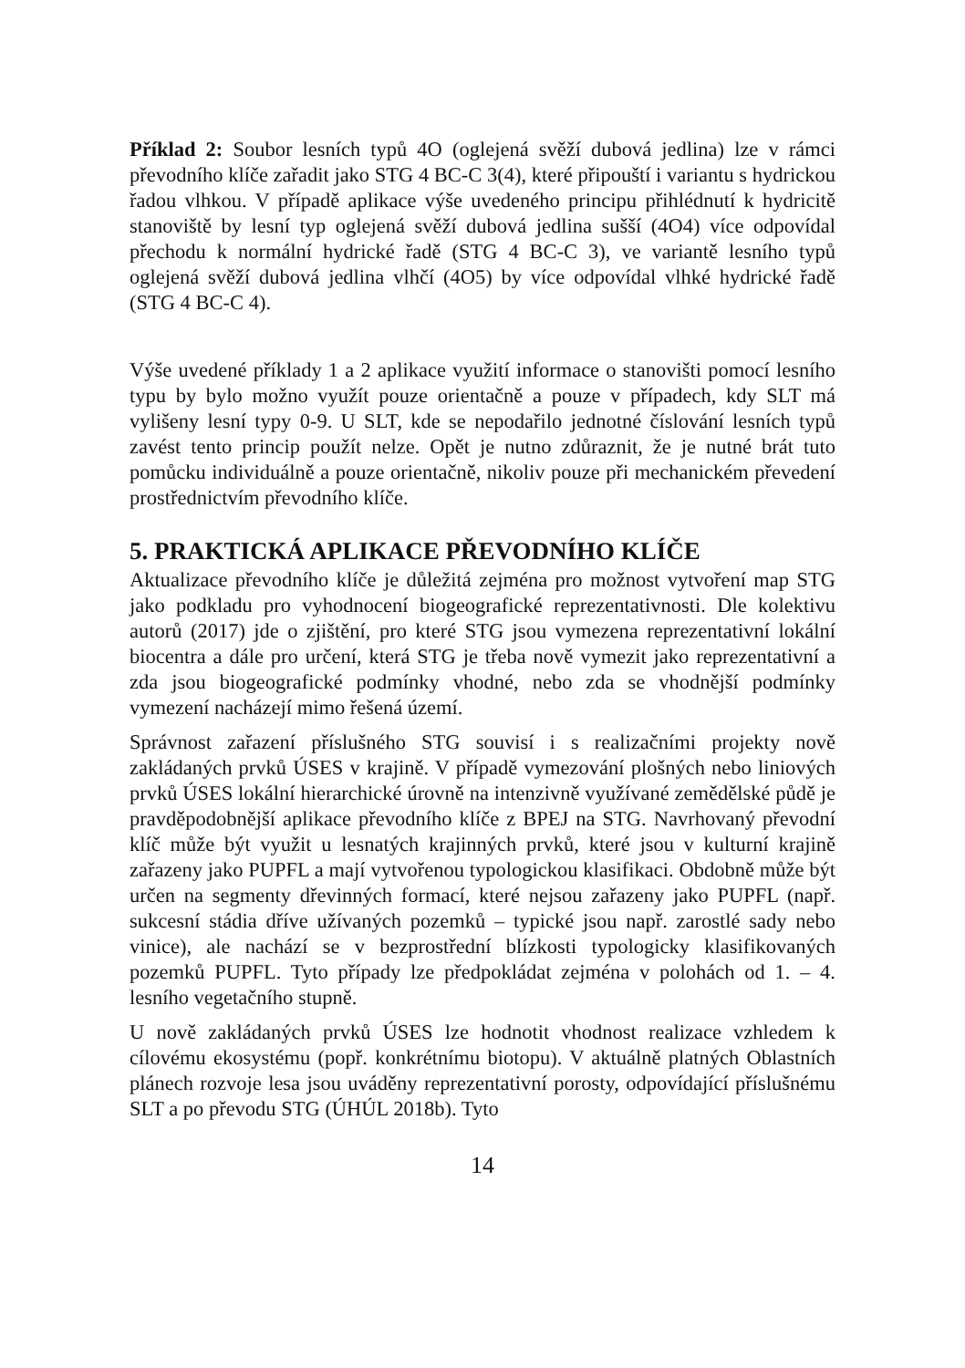Příklad 2: Soubor lesních typů 4O (oglejená svěží dubová jedlina) lze v rámci převodního klíče zařadit jako STG 4 BC-C 3(4), které připouští i variantu s hydrickou řadou vlhkou. V případě aplikace výše uvedeného principu přihlédnutí k hydricitě stanoviště by lesní typ oglejená svěží dubová jedlina sušší (4O4) více odpovídal přechodu k normální hydrické řadě (STG 4 BC-C 3), ve variantě lesního typů oglejená svěží dubová jedlina vlhčí (4O5) by více odpovídal vlhké hydrické řadě (STG 4 BC-C 4).
Výše uvedené příklady 1 a 2 aplikace využití informace o stanovišti pomocí lesního typu by bylo možno využít pouze orientačně a pouze v případech, kdy SLT má vylišeny lesní typy 0-9. U SLT, kde se nepodařilo jednotné číslování lesních typů zavést tento princip použít nelze. Opět je nutno zdůraznit, že je nutné brát tuto pomůcku individuálně a pouze orientačně, nikoliv pouze při mechanickém převedení prostřednictvím převodního klíče.
5. PRAKTICKÁ APLIKACE PŘEVODNÍHO KLÍČE
Aktualizace převodního klíče je důležitá zejména pro možnost vytvoření map STG jako podkladu pro vyhodnocení biogeografické reprezentativnosti. Dle kolektivu autorů (2017) jde o zjištění, pro které STG jsou vymezena reprezentativní lokální biocentra a dále pro určení, která STG je třeba nově vymezit jako reprezentativní a zda jsou biogeografické podmínky vhodné, nebo zda se vhodnější podmínky vymezení nacházejí mimo řešená území.
Správnost zařazení příslušného STG souvisí i s realizačními projekty nově zakládaných prvků ÚSES v krajině. V případě vymezování plošných nebo liniových prvků ÚSES lokální hierarchické úrovně na intenzivně využívané zemědělské půdě je pravděpodobnější aplikace převodního klíče z BPEJ na STG. Navrhovaný převodní klíč může být využit u lesnatých krajinných prvků, které jsou v kulturní krajině zařazeny jako PUPFL a mají vytvořenou typologickou klasifikaci. Obdobně může být určen na segmenty dřevinných formací, které nejsou zařazeny jako PUPFL (např. sukcesní stádia dříve užívaných pozemků – typické jsou např. zarostlé sady nebo vinice), ale nachází se v bezprostřední blízkosti typologicky klasifikovaných pozemků PUPFL. Tyto případy lze předpokládat zejména v polohách od 1. – 4. lesního vegetačního stupně.
U nově zakládaných prvků ÚSES lze hodnotit vhodnost realizace vzhledem k cílovému ekosystému (popř. konkrétnímu biotopu). V aktuálně platných Oblastních plánech rozvoje lesa jsou uváděny reprezentativní porosty, odpovídající příslušnému SLT a po převodu STG (ÚHÚL 2018b). Tyto
14